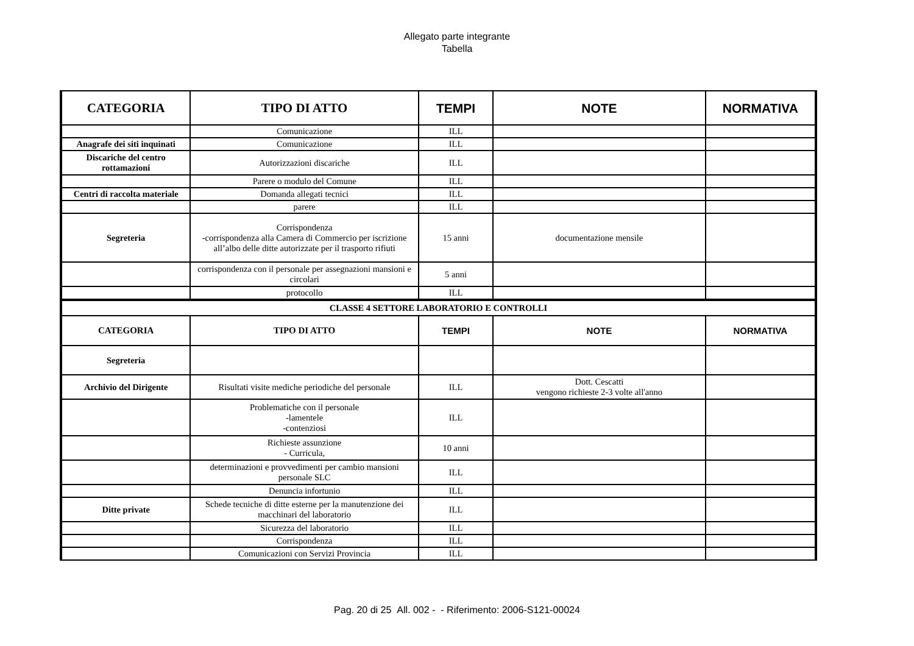Allegato parte integrante
Tabella
| CATEGORIA | TIPO DI ATTO | TEMPI | NOTE | NORMATIVA |
| --- | --- | --- | --- | --- |
| | Comunicazione | ILL | | |
| Anagrafe dei siti inquinati | Comunicazione | ILL | | |
| Discariche del centro rottamazioni | Autorizzazioni discariche | ILL | | |
| | Parere o modulo del Comune | ILL | | |
| Centri di raccolta materiale | Domanda allegati tecnici | ILL | | |
| | parere | ILL | | |
| Segreteria | Corrispondenza -corrispondenza alla Camera di Commercio per iscrizione all’albo delle ditte autorizzate per il trasporto rifiuti | 15 anni | documentazione mensile | |
| | corrispondenza con il personale per assegnazioni mansioni e circolari | 5 anni | | |
| | protocollo | ILL | | |
| CLASSE 4 SETTORE LABORATORIO E CONTROLLI | | | | |
| CATEGORIA | TIPO DI ATTO | TEMPI | NOTE | NORMATIVA |
| Segreteria | | | | |
| Archivio del Dirigente | Risultati visite mediche periodiche del personale | ILL | Dott. Cescatti vengono richieste 2-3 volte all'anno | |
| | Problematiche con il personale -lamentele -contenziosi | ILL | | |
| | Richieste assunzione - Curricula, | 10 anni | | |
| | determinazioni e provvedimenti per cambio mansioni personale SLC | ILL | | |
| | Denuncia infortunio | ILL | | |
| Ditte private | Schede tecniche di ditte esterne per la manutenzione dei macchinari del laboratorio | ILL | | |
| | Sicurezza del laboratorio | ILL | | |
| | Corrispondenza | ILL | | |
| | Comunicazioni con Servizi Provincia | ILL | | |
Pag. 20 di 25 All. 002 - - Riferimento: 2006-S121-00024